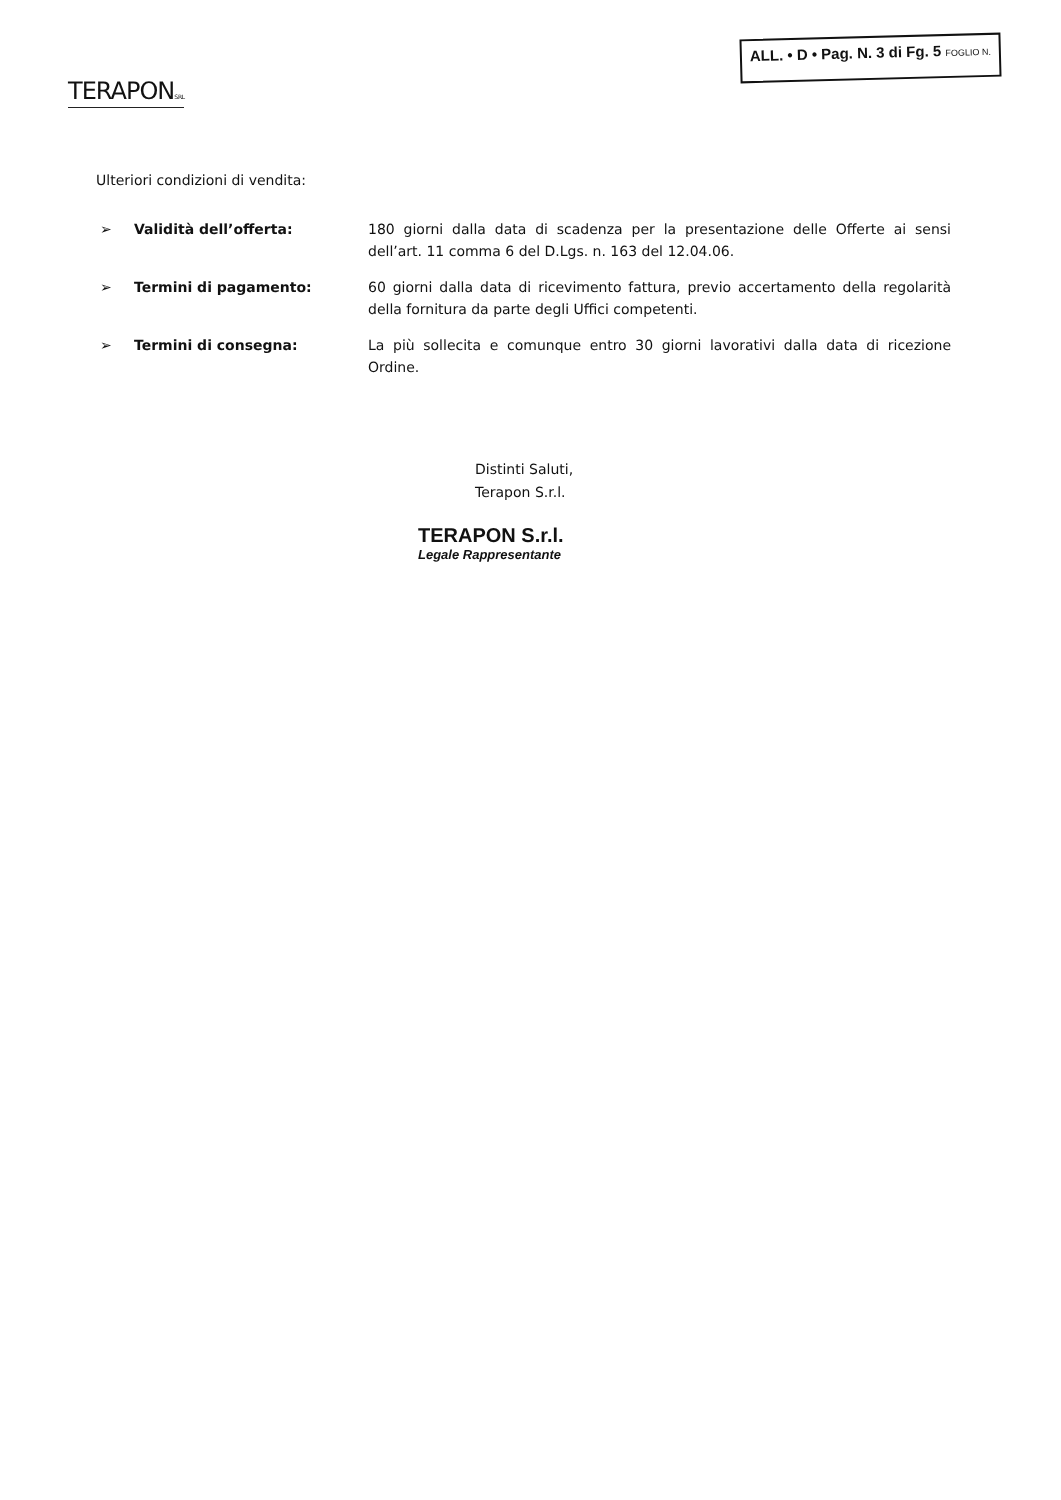TERAPONS.R.L
ALL. • D • Pag. N. 3 di Fg. 5 FOGLIO N.
Ulteriori condizioni di vendita:
➢ Validità dell’offerta: 180 giorni dalla data di scadenza per la presentazione delle Offerte ai sensi dell’art. 11 comma 6 del D.Lgs. n. 163 del 12.04.06.
➢ Termini di pagamento: 60 giorni dalla data di ricevimento fattura, previo accertamento della regolarità della fornitura da parte degli Uffici competenti.
➢ Termini di consegna: La più sollecita e comunque entro 30 giorni lavorativi dalla data di ricezione Ordine.
Distinti Saluti,
Terapon S.r.l.
TERAPON S.r.l.
Legale Rappresentante